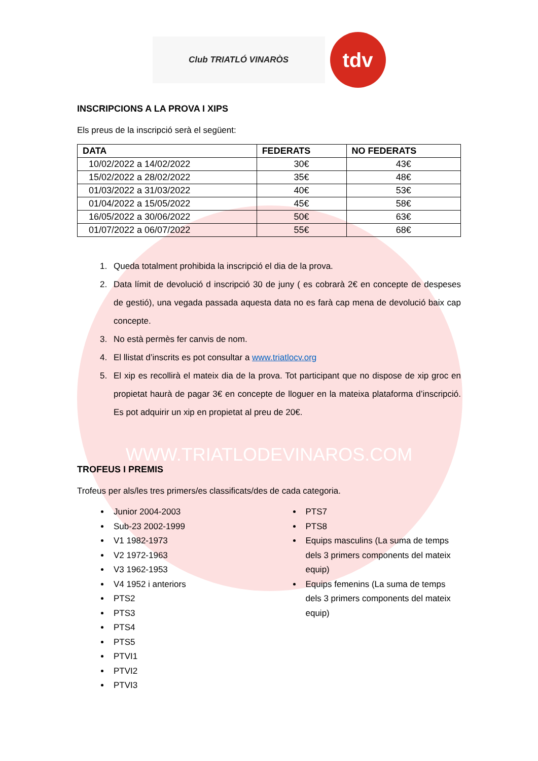Club TRIATLÓ VINARÒS
tdv
INSCRIPCIONS A LA PROVA I XIPS
Els preus de la inscripció serà el següent:
| DATA | FEDERATS | NO FEDERATS |
| --- | --- | --- |
| 10/02/2022 a 14/02/2022 | 30€ | 43€ |
| 15/02/2022 a 28/02/2022 | 35€ | 48€ |
| 01/03/2022 a 31/03/2022 | 40€ | 53€ |
| 01/04/2022 a 15/05/2022 | 45€ | 58€ |
| 16/05/2022 a 30/06/2022 | 50€ | 63€ |
| 01/07/2022 a 06/07/2022 | 55€ | 68€ |
1. Queda totalment prohibida la inscripció el dia de la prova.
2. Data límit de devolució d inscripció 30 de juny ( es cobrarà 2€ en concepte de despeses de gestió), una vegada passada aquesta data no es farà cap mena de devolució baix cap concepte.
3. No està permès fer canvis de nom.
4. El llistat d’inscrits es pot consultar a www.triatlocv.org
5. El xip es recollirà el mateix dia de la prova. Tot participant que no dispose de xip groc en propietat haurà de pagar 3€ en concepte de lloguer en la mateixa plataforma d’inscripció. Es pot adquirir un xip en propietat al preu de 20€.
WWW.TRIATLODEVINAROS.COM
TROFEUS I PREMIS
Trofeus per als/les tres primers/es classificats/des de cada categoria.
Junior 2004-2003
Sub-23 2002-1999
V1 1982-1973
V2 1972-1963
V3 1962-1953
V4 1952 i anteriors
PTS2
PTS3
PTS4
PTS5
PTVI1
PTVI2
PTVI3
PTS7
PTS8
Equips masculins (La suma de temps dels 3 primers components del mateix equip)
Equips femenins (La suma de temps dels 3 primers components del mateix equip)